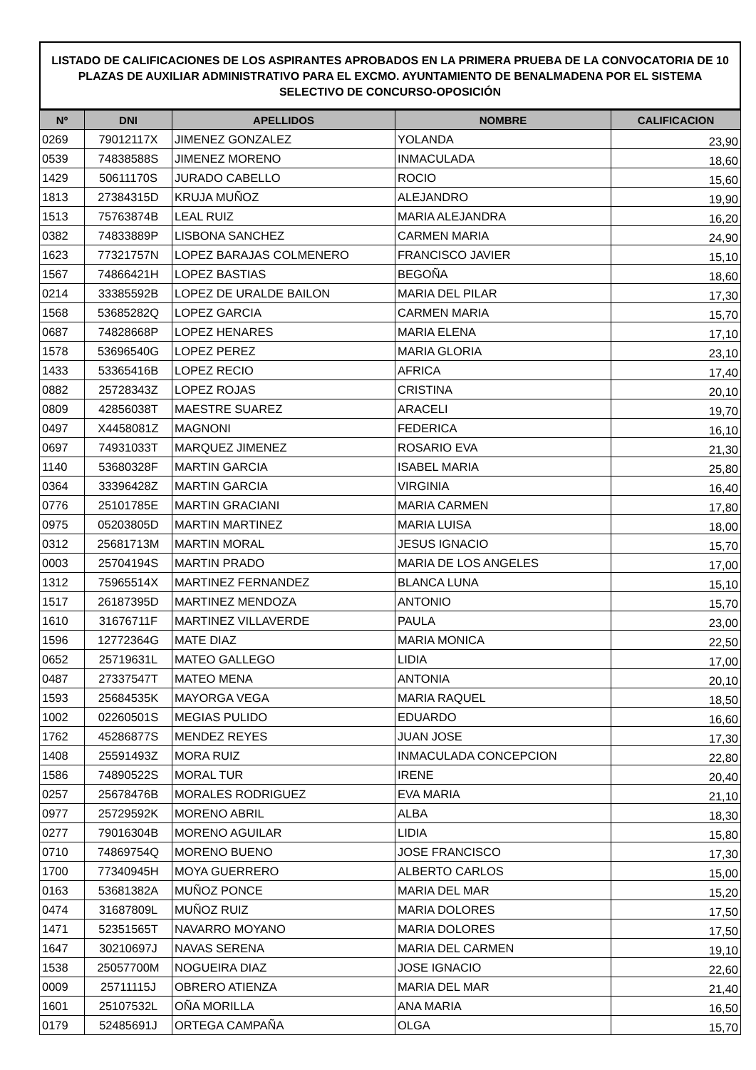LISTADO DE CALIFICACIONES DE LOS ASPIRANTES APROBADOS EN LA PRIMERA PRUEBA DE LA CONVOCATORIA DE 10 PLAZAS DE AUXILIAR ADMINISTRATIVO PARA EL EXCMO. AYUNTAMIENTO DE BENALMADENA POR EL SISTEMA SELECTIVO DE CONCURSO-OPOSICIÓN
| Nº | DNI | APELLIDOS | NOMBRE | CALIFICACION |
| --- | --- | --- | --- | --- |
| 0269 | 79012117X | JIMENEZ GONZALEZ | YOLANDA | 23,90 |
| 0539 | 74838588S | JIMENEZ MORENO | INMACULADA | 18,60 |
| 1429 | 50611170S | JURADO CABELLO | ROCIO | 15,60 |
| 1813 | 27384315D | KRUJA MUÑOZ | ALEJANDRO | 19,90 |
| 1513 | 75763874B | LEAL RUIZ | MARIA ALEJANDRA | 16,20 |
| 0382 | 74833889P | LISBONA SANCHEZ | CARMEN MARIA | 24,90 |
| 1623 | 77321757N | LOPEZ BARAJAS COLMENERO | FRANCISCO JAVIER | 15,10 |
| 1567 | 74866421H | LOPEZ BASTIAS | BEGOÑA | 18,60 |
| 0214 | 33385592B | LOPEZ DE URALDE BAILON | MARIA DEL PILAR | 17,30 |
| 1568 | 53685282Q | LOPEZ GARCIA | CARMEN MARIA | 15,70 |
| 0687 | 74828668P | LOPEZ HENARES | MARIA ELENA | 17,10 |
| 1578 | 53696540G | LOPEZ PEREZ | MARIA GLORIA | 23,10 |
| 1433 | 53365416B | LOPEZ RECIO | AFRICA | 17,40 |
| 0882 | 25728343Z | LOPEZ ROJAS | CRISTINA | 20,10 |
| 0809 | 42856038T | MAESTRE SUAREZ | ARACELI | 19,70 |
| 0497 | X4458081Z | MAGNONI | FEDERICA | 16,10 |
| 0697 | 74931033T | MARQUEZ JIMENEZ | ROSARIO EVA | 21,30 |
| 1140 | 53680328F | MARTIN GARCIA | ISABEL MARIA | 25,80 |
| 0364 | 33396428Z | MARTIN GARCIA | VIRGINIA | 16,40 |
| 0776 | 25101785E | MARTIN GRACIANI | MARIA CARMEN | 17,80 |
| 0975 | 05203805D | MARTIN MARTINEZ | MARIA LUISA | 18,00 |
| 0312 | 25681713M | MARTIN MORAL | JESUS IGNACIO | 15,70 |
| 0003 | 25704194S | MARTIN PRADO | MARIA DE LOS ANGELES | 17,00 |
| 1312 | 75965514X | MARTINEZ FERNANDEZ | BLANCA LUNA | 15,10 |
| 1517 | 26187395D | MARTINEZ MENDOZA | ANTONIO | 15,70 |
| 1610 | 31676711F | MARTINEZ VILLAVERDE | PAULA | 23,00 |
| 1596 | 12772364G | MATE DIAZ | MARIA MONICA | 22,50 |
| 0652 | 25719631L | MATEO GALLEGO | LIDIA | 17,00 |
| 0487 | 27337547T | MATEO MENA | ANTONIA | 20,10 |
| 1593 | 25684535K | MAYORGA VEGA | MARIA RAQUEL | 18,50 |
| 1002 | 02260501S | MEGIAS PULIDO | EDUARDO | 16,60 |
| 1762 | 45286877S | MENDEZ REYES | JUAN JOSE | 17,30 |
| 1408 | 25591493Z | MORA RUIZ | INMACULADA CONCEPCION | 22,80 |
| 1586 | 74890522S | MORAL TUR | IRENE | 20,40 |
| 0257 | 25678476B | MORALES RODRIGUEZ | EVA MARIA | 21,10 |
| 0977 | 25729592K | MORENO ABRIL | ALBA | 18,30 |
| 0277 | 79016304B | MORENO AGUILAR | LIDIA | 15,80 |
| 0710 | 74869754Q | MORENO BUENO | JOSE FRANCISCO | 17,30 |
| 1700 | 77340945H | MOYA GUERRERO | ALBERTO CARLOS | 15,00 |
| 0163 | 53681382A | MUÑOZ PONCE | MARIA DEL MAR | 15,20 |
| 0474 | 31687809L | MUÑOZ RUIZ | MARIA DOLORES | 17,50 |
| 1471 | 52351565T | NAVARRO MOYANO | MARIA DOLORES | 17,50 |
| 1647 | 30210697J | NAVAS SERENA | MARIA DEL CARMEN | 19,10 |
| 1538 | 25057700M | NOGUEIRA DIAZ | JOSE IGNACIO | 22,60 |
| 0009 | 25711115J | OBRERO ATIENZA | MARIA DEL MAR | 21,40 |
| 1601 | 25107532L | OÑA MORILLA | ANA MARIA | 16,50 |
| 0179 | 52485691J | ORTEGA CAMPAÑA | OLGA | 15,70 |